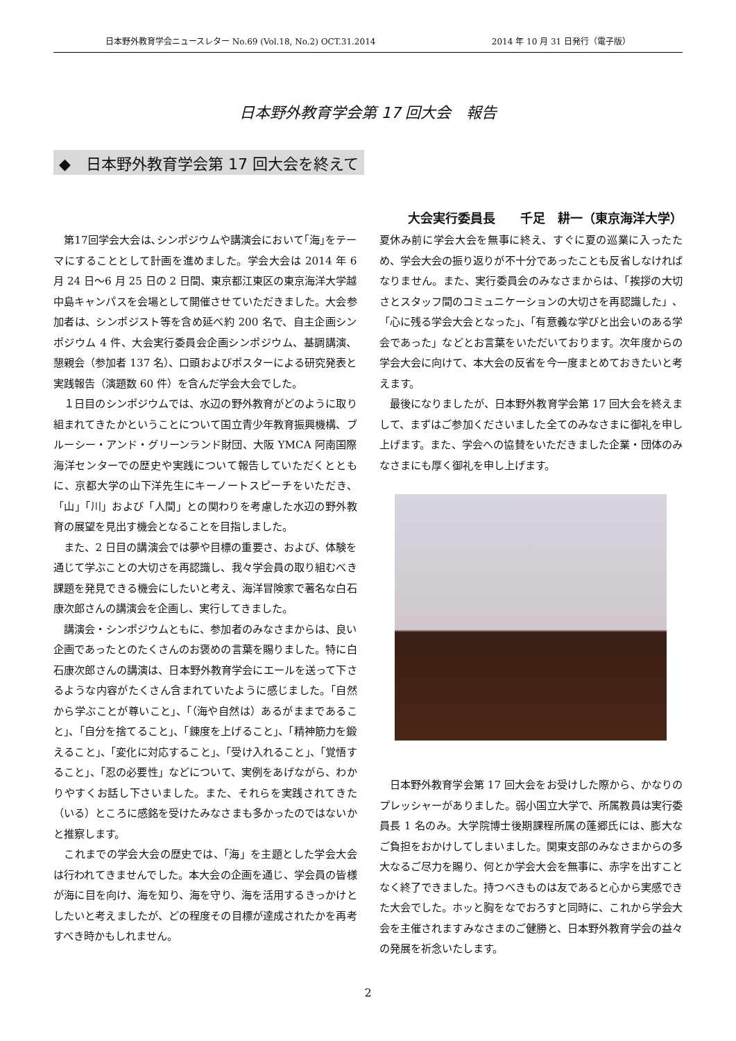日本野外教育学会ニュースレター No.69 (Vol.18, No.2) OCT.31.2014 2014 年 10 月 31 日発行（電子版）
日本野外教育学会第 17 回大会　報告
◆　日本野外教育学会第 17 回大会を終えて
大会実行委員長　　千足　耕一（東京海洋大学）
第17回学会大会は､シンポジウムや講演会において｢海｣をテーマにすることとして計画を進めました。学会大会は 2014 年 6 月 24 日～6 月 25 日の 2 日間、東京都江東区の東京海洋大学越中島キャンパスを会場として開催させていただきました。大会参加者は、シンポジスト等を含め延べ約 200 名で、自主企画シンポジウム 4 件、大会実行委員会企画シンポジウム、基調講演、懇親会（参加者 137 名）、口頭およびポスターによる研究発表と実践報告（演題数 60 件）を含んだ学会大会でした。
１日目のシンポジウムでは、水辺の野外教育がどのように取り組まれてきたかということについて国立青少年教育振興機構、ブルーシー・アンド・グリーンランド財団、大阪 YMCA 阿南国際海洋センターでの歴史や実践について報告していただくとともに、京都大学の山下洋先生にキーノートスピーチをいただき、「山」「川」および「人間」との関わりを考慮した水辺の野外教育の展望を見出す機会となることを目指しました。
また、2 日目の講演会では夢や目標の重要さ、および、体験を通じて学ぶことの大切さを再認識し、我々学会員の取り組むべき課題を発見できる機会にしたいと考え、海洋冒険家で著名な白石康次郎さんの講演会を企画し、実行してきました。
講演会・シンポジウムともに、参加者のみなさまからは、良い企画であったとのたくさんのお褒めの言葉を賜りました。特に白石康次郎さんの講演は、日本野外教育学会にエールを送って下さるような内容がたくさん含まれていたように感じました。「自然から学ぶことが尊いこと」、「（海や自然は）あるがままであること」、「自分を捨てること」、「錬度を上げること」、「精神筋力を鍛えること」、「変化に対応すること」、「受け入れること」、「覚悟すること」、「忍の必要性」などについて、実例をあげながら、わかりやすくお話し下さいました。また、それらを実践されてきた（いる）ところに感銘を受けたみなさまも多かったのではないかと推察します。
これまでの学会大会の歴史では、「海」を主題とした学会大会は行われてきませんでした。本大会の企画を通じ、学会員の皆様が海に目を向け、海を知り、海を守り、海を活用するきっかけとしたいと考えましたが、どの程度その目標が達成されたかを再考すべき時かもしれません。
夏休み前に学会大会を無事に終え、すぐに夏の巡業に入ったため、学会大会の振り返りが不十分であったことも反省しなければなりません。また、実行委員会のみなさまからは、「挨拶の大切さとスタッフ間のコミュニケーションの大切さを再認識した」、「心に残る学会大会となった」、「有意義な学びと出会いのある学会であった」などとお言葉をいただいております。次年度からの学会大会に向けて、本大会の反省を今一度まとめておきたいと考えます。
最後になりましたが、日本野外教育学会第 17 回大会を終えまして、まずはご参加くださいました全てのみなさまに御礼を申し上げます。また、学会への協賛をいただきました企業・団体のみなさまにも厚く御礼を申し上げます。
日本野外教育学会第 17 回大会をお受けした際から、かなりのプレッシャーがありました。弱小国立大学で、所属教員は実行委員長 1 名のみ。大学院博士後期課程所属の蓬郷氏には、膨大なご負担をおかけしてしまいました。関東支部のみなさまからの多大なるご尽力を賜り、何とか学会大会を無事に、赤字を出すことなく終了できました。持つべきものは友であると心から実感できた大会でした。ホッと胸をなでおろすと同時に、これから学会大会を主催されますみなさまのご健勝と、日本野外教育学会の益々の発展を祈念いたします。
2